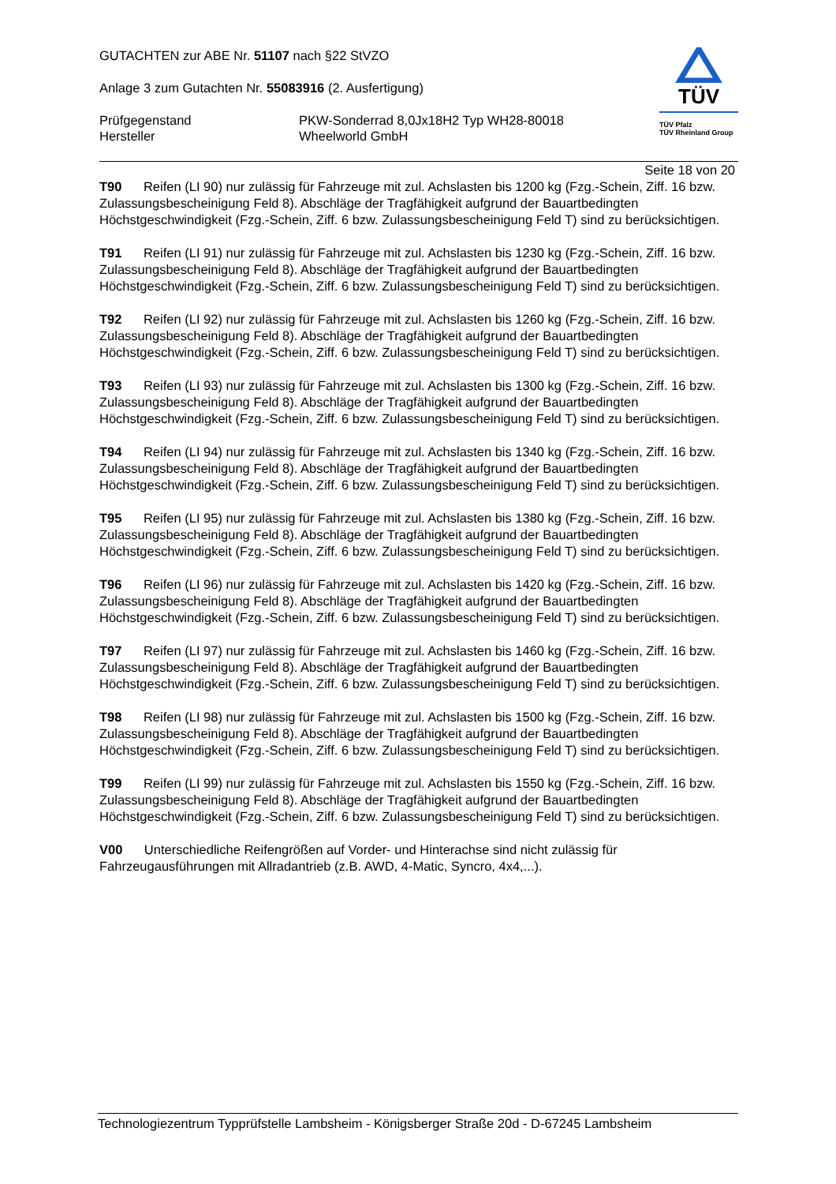GUTACHTEN zur ABE Nr. 51107 nach §22 StVZO
Anlage 3 zum Gutachten Nr. 55083916 (2. Ausfertigung)
Prüfgegenstand PKW-Sonderrad 8,0Jx18H2 Typ WH28-80018 Hersteller Wheelworld GmbH
TÜV
TÜV Pfalz
TÜV Rheinland Group
Seite 18 von 20
T90 Reifen (LI 90) nur zulässig für Fahrzeuge mit zul. Achslasten bis 1200 kg (Fzg.-Schein, Ziff. 16 bzw. Zulassungsbescheinigung Feld 8). Abschläge der Tragfähigkeit aufgrund der Bauartbedingten Höchstgeschwindigkeit (Fzg.-Schein, Ziff. 6 bzw. Zulassungsbescheinigung Feld T) sind zu berücksichtigen.
T91 Reifen (LI 91) nur zulässig für Fahrzeuge mit zul. Achslasten bis 1230 kg (Fzg.-Schein, Ziff. 16 bzw. Zulassungsbescheinigung Feld 8). Abschläge der Tragfähigkeit aufgrund der Bauartbedingten Höchstgeschwindigkeit (Fzg.-Schein, Ziff. 6 bzw. Zulassungsbescheinigung Feld T) sind zu berücksichtigen.
T92 Reifen (LI 92) nur zulässig für Fahrzeuge mit zul. Achslasten bis 1260 kg (Fzg.-Schein, Ziff. 16 bzw. Zulassungsbescheinigung Feld 8). Abschläge der Tragfähigkeit aufgrund der Bauartbedingten Höchstgeschwindigkeit (Fzg.-Schein, Ziff. 6 bzw. Zulassungsbescheinigung Feld T) sind zu berücksichtigen.
T93 Reifen (LI 93) nur zulässig für Fahrzeuge mit zul. Achslasten bis 1300 kg (Fzg.-Schein, Ziff. 16 bzw. Zulassungsbescheinigung Feld 8). Abschläge der Tragfähigkeit aufgrund der Bauartbedingten Höchstgeschwindigkeit (Fzg.-Schein, Ziff. 6 bzw. Zulassungsbescheinigung Feld T) sind zu berücksichtigen.
T94 Reifen (LI 94) nur zulässig für Fahrzeuge mit zul. Achslasten bis 1340 kg (Fzg.-Schein, Ziff. 16 bzw. Zulassungsbescheinigung Feld 8). Abschläge der Tragfähigkeit aufgrund der Bauartbedingten Höchstgeschwindigkeit (Fzg.-Schein, Ziff. 6 bzw. Zulassungsbescheinigung Feld T) sind zu berücksichtigen.
T95 Reifen (LI 95) nur zulässig für Fahrzeuge mit zul. Achslasten bis 1380 kg (Fzg.-Schein, Ziff. 16 bzw. Zulassungsbescheinigung Feld 8). Abschläge der Tragfähigkeit aufgrund der Bauartbedingten Höchstgeschwindigkeit (Fzg.-Schein, Ziff. 6 bzw. Zulassungsbescheinigung Feld T) sind zu berücksichtigen.
T96 Reifen (LI 96) nur zulässig für Fahrzeuge mit zul. Achslasten bis 1420 kg (Fzg.-Schein, Ziff. 16 bzw. Zulassungsbescheinigung Feld 8). Abschläge der Tragfähigkeit aufgrund der Bauartbedingten Höchstgeschwindigkeit (Fzg.-Schein, Ziff. 6 bzw. Zulassungsbescheinigung Feld T) sind zu berücksichtigen.
T97 Reifen (LI 97) nur zulässig für Fahrzeuge mit zul. Achslasten bis 1460 kg (Fzg.-Schein, Ziff. 16 bzw. Zulassungsbescheinigung Feld 8). Abschläge der Tragfähigkeit aufgrund der Bauartbedingten Höchstgeschwindigkeit (Fzg.-Schein, Ziff. 6 bzw. Zulassungsbescheinigung Feld T) sind zu berücksichtigen.
T98 Reifen (LI 98) nur zulässig für Fahrzeuge mit zul. Achslasten bis 1500 kg (Fzg.-Schein, Ziff. 16 bzw. Zulassungsbescheinigung Feld 8). Abschläge der Tragfähigkeit aufgrund der Bauartbedingten Höchstgeschwindigkeit (Fzg.-Schein, Ziff. 6 bzw. Zulassungsbescheinigung Feld T) sind zu berücksichtigen.
T99 Reifen (LI 99) nur zulässig für Fahrzeuge mit zul. Achslasten bis 1550 kg (Fzg.-Schein, Ziff. 16 bzw. Zulassungsbescheinigung Feld 8). Abschläge der Tragfähigkeit aufgrund der Bauartbedingten Höchstgeschwindigkeit (Fzg.-Schein, Ziff. 6 bzw. Zulassungsbescheinigung Feld T) sind zu berücksichtigen.
V00 Unterschiedliche Reifengrößen auf Vorder- und Hinterachse sind nicht zulässig für Fahrzeugausführungen mit Allradantrieb (z.B. AWD, 4-Matic, Syncro, 4x4,...).
Technologiezentrum Typprüfstelle Lambsheim - Königsberger Straße 20d - D-67245 Lambsheim